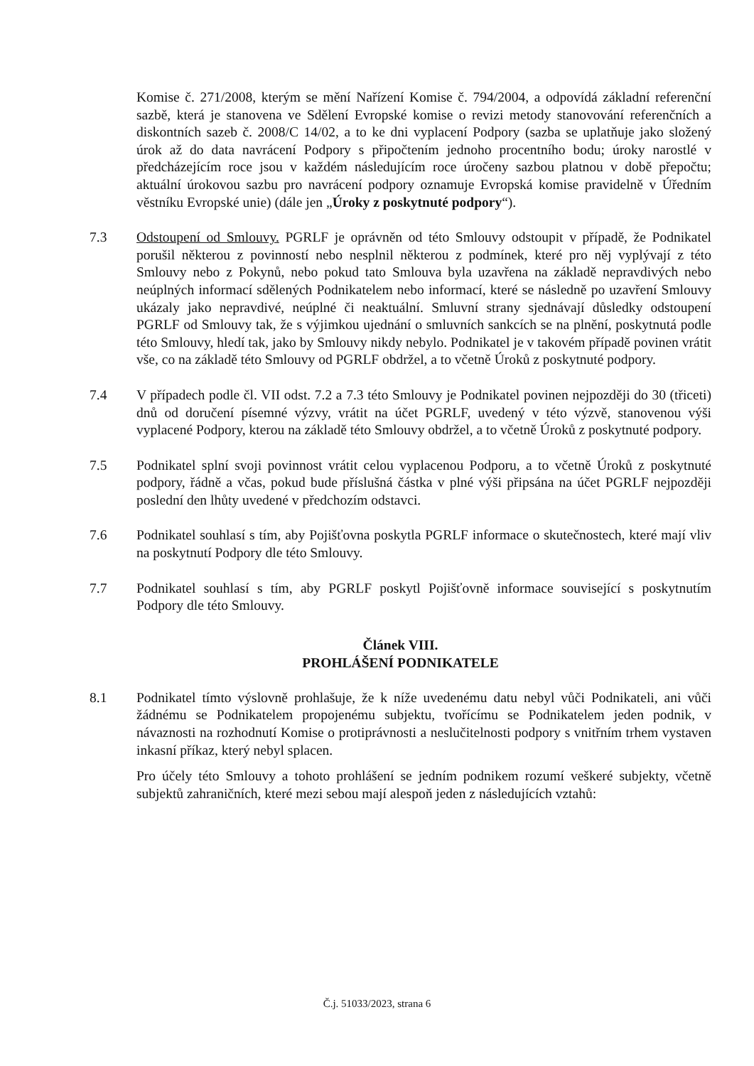Komise č. 271/2008, kterým se mění Nařízení Komise č. 794/2004, a odpovídá základní referenční sazbě, která je stanovena ve Sdělení Evropské komise o revizi metody stanovování referenčních a diskontních sazeb č. 2008/C 14/02, a to ke dni vyplacení Podpory (sazba se uplatňuje jako složený úrok až do data navrácení Podpory s připočtením jednoho procentního bodu; úroky narostlé v předcházejícím roce jsou v každém následujícím roce úročeny sazbou platnou v době přepočtu; aktuální úrokovou sazbu pro navrácení podpory oznamuje Evropská komise pravidelně v Úředním věstníku Evropské unie) (dále jen „Úroky z poskytnuté podpory“).
7.3 Odstoupení od Smlouvy. PGRLF je oprávněn od této Smlouvy odstoupit v případě, že Podnikatel porušil některou z povinností nebo nesplnil některou z podmínek, které pro něj vyplývají z této Smlouvy nebo z Pokynů, nebo pokud tato Smlouva byla uzavřena na základě nepravdivých nebo neúplných informací sdělených Podnikatelem nebo informací, které se následně po uzavření Smlouvy ukázaly jako nepravdivé, neúplné či neaktuální. Smluvní strany sjednávají důsledky odstoupení PGRLF od Smlouvy tak, že s výjimkou ujednání o smluvních sankcích se na plnění, poskytnutá podle této Smlouvy, hledí tak, jako by Smlouvy nikdy nebylo. Podnikatel je v takovém případě povinen vrátit vše, co na základě této Smlouvy od PGRLF obdržel, a to včetně Úroků z poskytnuté podpory.
7.4 V případech podle čl. VII odst. 7.2 a 7.3 této Smlouvy je Podnikatel povinen nejpozději do 30 (třiceti) dnů od doručení písemné výzvy, vrátit na účet PGRLF, uvedený v této výzvě, stanovenou výši vyplacené Podpory, kterou na základě této Smlouvy obdržel, a to včetně Úroků z poskytnuté podpory.
7.5 Podnikatel splní svoji povinnost vrátit celou vyplacenou Podporu, a to včetně Úroků z poskytnuté podpory, řádně a včas, pokud bude příslušná částka v plné výši připsána na účet PGRLF nejpozději poslední den lhůty uvedené v předchozím odstavci.
7.6 Podnikatel souhlasí s tím, aby Pojišťovna poskytla PGRLF informace o skutečnostech, které mají vliv na poskytnutí Podpory dle této Smlouvy.
7.7 Podnikatel souhlasí s tím, aby PGRLF poskytl Pojišťovně informace související s poskytnutím Podpory dle této Smlouvy.
Článek VIII.
PROHLÁŠENÍ PODNIKATELE
8.1 Podnikatel tímto výslovně prohlašuje, že k níže uvedenému datu nebyl vůči Podnikateli, ani vůči žádnému se Podnikatelem propojenému subjektu, tvořícímu se Podnikatelem jeden podnik, v návaznosti na rozhodnutí Komise o protiprávnosti a neslučitelnosti podpory s vnitřním trhem vystaven inkasní příkaz, který nebyl splacen.
Pro účely této Smlouvy a tohoto prohlášení se jedním podnikem rozumí veškeré subjekty, včetně subjektů zahraničních, které mezi sebou mají alespoň jeden z následujících vztahů:
Č.j. 51033/2023, strana 6